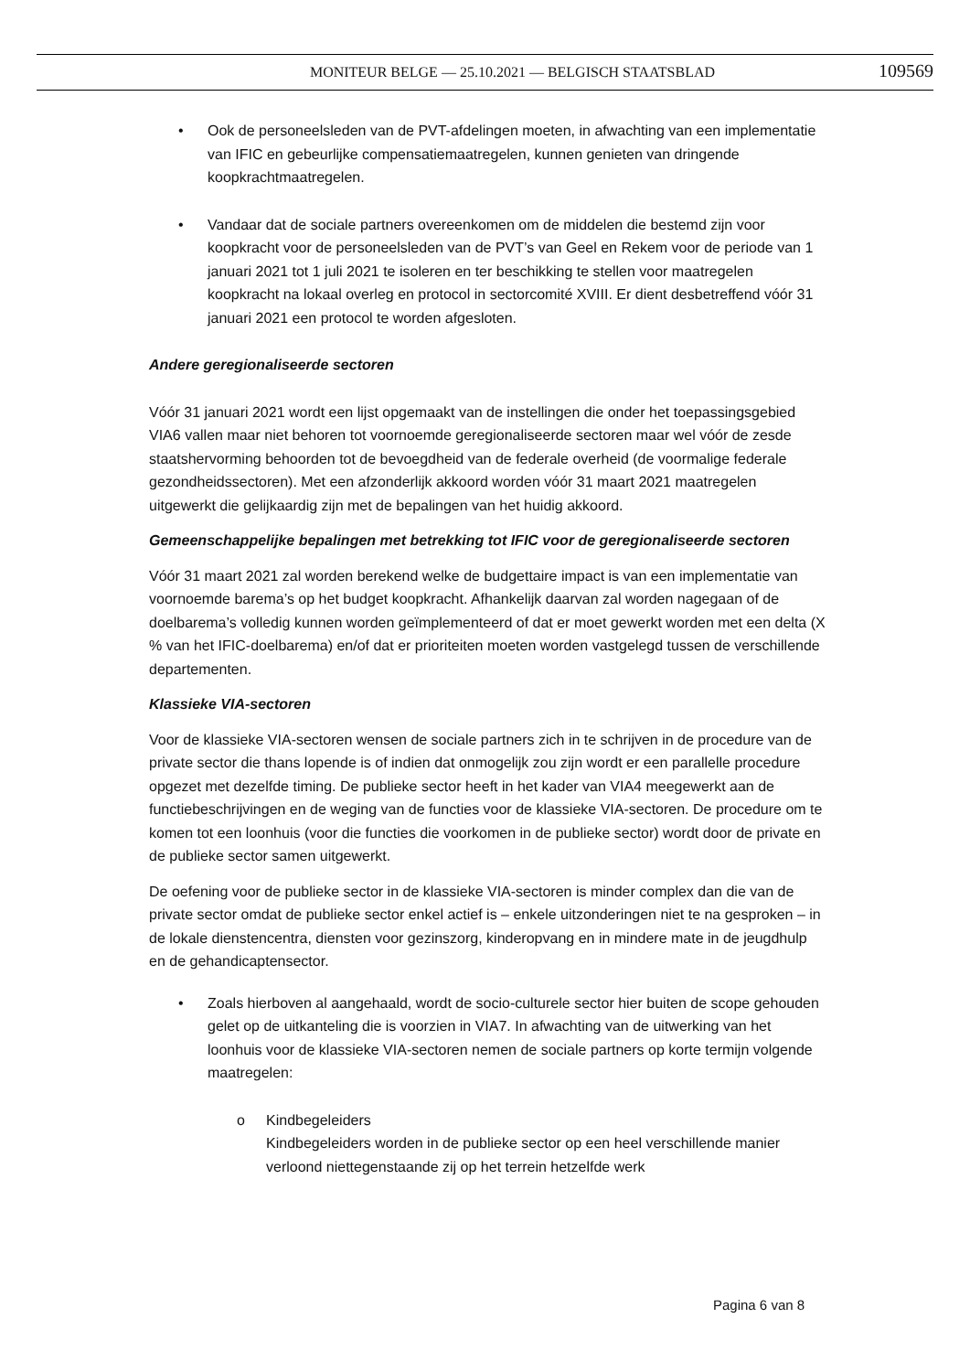MONITEUR BELGE — 25.10.2021 — BELGISCH STAATSBLAD 109569
• Ook de personeelsleden van de PVT-afdelingen moeten, in afwachting van een implementatie van IFIC en gebeurlijke compensatiemaatregelen, kunnen genieten van dringende koopkrachtmaatregelen.
• Vandaar dat de sociale partners overeenkomen om de middelen die bestemd zijn voor koopkracht voor de personeelsleden van de PVT’s van Geel en Rekem voor de periode van 1 januari 2021 tot 1 juli 2021 te isoleren en ter beschikking te stellen voor maatregelen koopkracht na lokaal overleg en protocol in sectorcomité XVIII. Er dient desbetreffend vóór 31 januari 2021 een protocol te worden afgesloten.
Andere geregionaliseerde sectoren
Vóór 31 januari 2021 wordt een lijst opgemaakt van de instellingen die onder het toepassingsgebied VIA6 vallen maar niet behoren tot voornoemde geregionaliseerde sectoren maar wel vóór de zesde staatshervorming behoorden tot de bevoegdheid van de federale overheid (de voormalige federale gezondheidssectoren). Met een afzonderlijk akkoord worden vóór 31 maart 2021 maatregelen uitgewerkt die gelijkaardig zijn met de bepalingen van het huidig akkoord.
Gemeenschappelijke bepalingen met betrekking tot IFIC voor de geregionaliseerde sectoren
Vóór 31 maart 2021 zal worden berekend welke de budgettaire impact is van een implementatie van voornoemde barema’s op het budget koopkracht. Afhankelijk daarvan zal worden nagegaan of de doelbarema’s volledig kunnen worden geïmplementeerd of dat er moet gewerkt worden met een delta (X % van het IFIC-doelbarema) en/of dat er prioriteiten moeten worden vastgelegd tussen de verschillende departementen.
Klassieke VIA-sectoren
Voor de klassieke VIA-sectoren wensen de sociale partners zich in te schrijven in de procedure van de private sector die thans lopende is of indien dat onmogelijk zou zijn wordt er een parallelle procedure opgezet met dezelfde timing. De publieke sector heeft in het kader van VIA4 meegewerkt aan de functiebeschrijvingen en de weging van de functies voor de klassieke VIA-sectoren. De procedure om te komen tot een loonhuis (voor die functies die voorkomen in de publieke sector) wordt door de private en de publieke sector samen uitgewerkt.
De oefening voor de publieke sector in de klassieke VIA-sectoren is minder complex dan die van de private sector omdat de publieke sector enkel actief is – enkele uitzonderingen niet te na gesproken – in de lokale dienstencentra, diensten voor gezinszorg, kinderopvang en in mindere mate in de jeugdhulp en de gehandicaptensector.
• Zoals hierboven al aangehaald, wordt de socio-culturele sector hier buiten de scope gehouden gelet op de uitkanteling die is voorzien in VIA7. In afwachting van de uitwerking van het loonhuis voor de klassieke VIA-sectoren nemen de sociale partners op korte termijn volgende maatregelen:
o Kindbegeleiders
Kindbegeleiders worden in de publieke sector op een heel verschillende manier verloond niettegenstaande zij op het terrein hetzelfde werk
Pagina 6 van 8